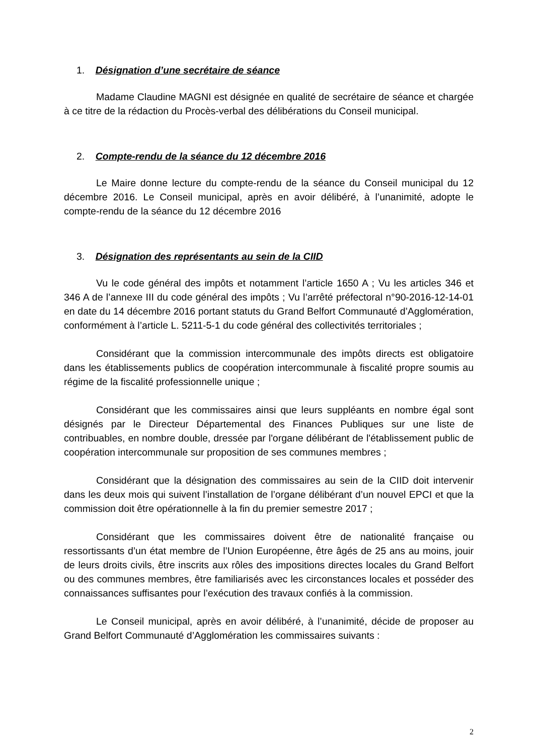1. Désignation d’une secrétaire de séance
Madame Claudine MAGNI est désignée en qualité de secrétaire de séance et chargée à ce titre de la rédaction du Procès-verbal des délibérations du Conseil municipal.
2. Compte-rendu de la séance du 12 décembre 2016
Le Maire donne lecture du compte-rendu de la séance du Conseil municipal du 12 décembre 2016. Le Conseil municipal, après en avoir délibéré, à l’unanimité, adopte le compte-rendu de la séance du 12 décembre 2016
3. Désignation des représentants au sein de la CIID
Vu le code général des impôts et notamment l’article 1650 A ; Vu les articles 346 et 346 A de l’annexe III du code général des impôts ; Vu l’arrêté préfectoral n°90-2016-12-14-01 en date du 14 décembre 2016 portant statuts du Grand Belfort Communauté d’Agglomération, conformément à l’article L. 5211-5-1 du code général des collectivités territoriales ;
Considérant que la commission intercommunale des impôts directs est obligatoire dans les établissements publics de coopération intercommunale à fiscalité propre soumis au régime de la fiscalité professionnelle unique ;
Considérant que les commissaires ainsi que leurs suppléants en nombre égal sont désignés par le Directeur Départemental des Finances Publiques sur une liste de contribuables, en nombre double, dressée par l'organe délibérant de l'établissement public de coopération intercommunale sur proposition de ses communes membres ;
Considérant que la désignation des commissaires au sein de la CIID doit intervenir dans les deux mois qui suivent l’installation de l’organe délibérant d’un nouvel EPCI et que la commission doit être opérationnelle à la fin du premier semestre 2017 ;
Considérant que les commissaires doivent être de nationalité française ou ressortissants d’un état membre de l’Union Européenne, être âgés de 25 ans au moins, jouir de leurs droits civils, être inscrits aux rôles des impositions directes locales du Grand Belfort ou des communes membres, être familiarisés avec les circonstances locales et posséder des connaissances suffisantes pour l’exécution des travaux confiés à la commission.
Le Conseil municipal, après en avoir délibéré, à l’unanimité, décide de proposer au Grand Belfort Communauté d’Agglomération les commissaires suivants :
2